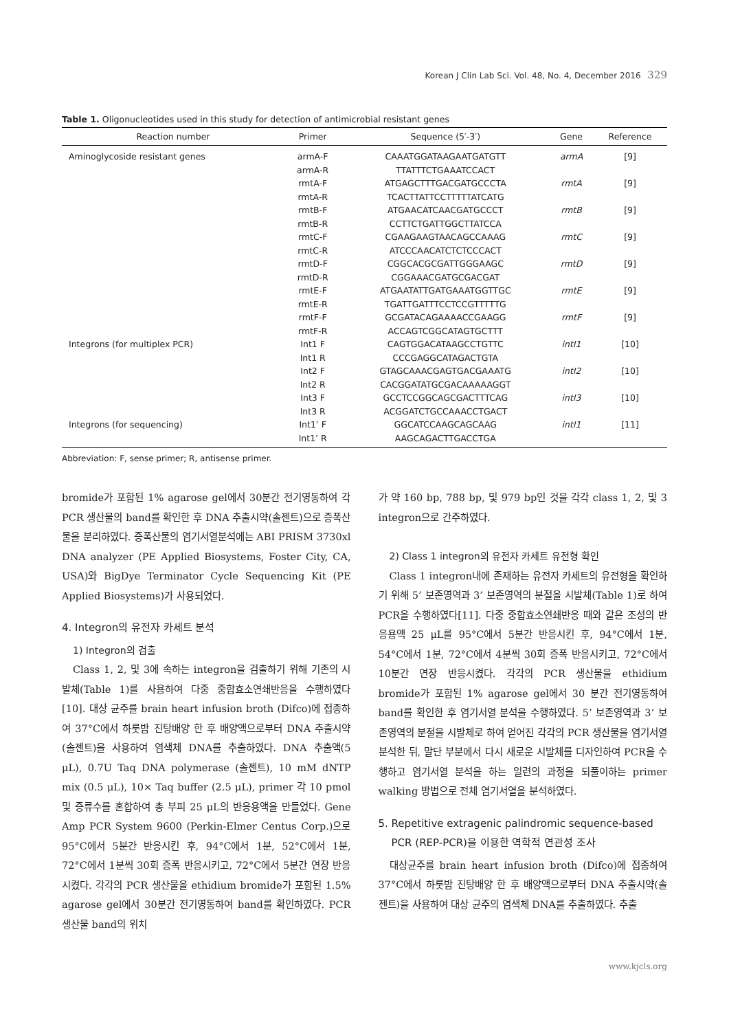Korean J Clin Lab Sci. Vol. 48, No. 4, December 2016 329
Table 1. Oligonucleotides used in this study for detection of antimicrobial resistant genes
| Reaction number | Primer | Sequence (5′-3′) | Gene | Reference |
| --- | --- | --- | --- | --- |
| Aminoglycoside resistant genes | armA-F | CAAATGGATAAGAATGATGTT | armA | [9] |
| | armA-R | TTATTTCTGAAATCCACT | | |
| | rmtA-F | ATGAGCTTTGACGATGCCCTA | rmtA | [9] |
| | rmtA-R | TCACTTATTCCTTTTTATCATG | | |
| | rmtB-F | ATGAACATCAACGATGCCCT | rmtB | [9] |
| | rmtB-R | CCTTCTGATTGGCTTATCCA | | |
| | rmtC-F | CGAAGAAGTAACAGCCAAAG | rmtC | [9] |
| | rmtC-R | ATCCCAACATCTCTCCCACT | | |
| | rmtD-F | CGGCACGCGATTGGGAAGC | rmtD | [9] |
| | rmtD-R | CGGAAACGATGCGACGAT | | |
| | rmtE-F | ATGAATATTGATGAAATGGTTGC | rmtE | [9] |
| | rmtE-R | TGATTGATTTCCTCCGTTTTTG | | |
| | rmtF-F | GCGATACAGAAAACCGAAGG | rmtF | [9] |
| | rmtF-R | ACCAGTCGGCATAGTGCTTT | | |
| Integrons (for multiplex PCR) | Int1 F | CAGTGGACATAAGCCTGTTC | intI1 | [10] |
| | Int1 R | CCCGAGGCATAGACTGTA | | |
| | Int2 F | GTAGCAAACGAGTGACGAAATG | intI2 | [10] |
| | Int2 R | CACGGATATGCGACAAAAAGGT | | |
| | Int3 F | GCCTCCGGCAGCGACTTTCAG | intI3 | [10] |
| | Int3 R | ACGGATCTGCCAAACCTGACT | | |
| Integrons (for sequencing) | Int1’ F | GGCATCCAAGCAGCAAG | intI1 | [11] |
| | Int1’ R | AAGCAGACTTGACCTGA | | |
Abbreviation: F, sense primer; R, antisense primer.
bromide가 포함된 1% agarose gel에서 30분간 전기영동하여 각 PCR 생산물의 band를 확인한 후 DNA 추출시약(솔젠트)으로 증폭산물을 분리하였다. 증폭산물의 염기서열분석에는 ABI PRISM 3730xl DNA analyzer (PE Applied Biosystems, Foster City, CA, USA)와 BigDye Terminator Cycle Sequencing Kit (PE Applied Biosystems)가 사용되었다.
4. Integron의 유전자 카세트 분석
1) Integron의 검출
Class 1, 2, 및 3에 속하는 integron을 검출하기 위해 기존의 시발체(Table 1)를 사용하여 다중 중합효소연쇄반응을 수행하였다 [10]. 대상 균주를 brain heart infusion broth (Difco)에 접종하여 37°C에서 하룻밤 진탕배양 한 후 배양액으로부터 DNA 추출시약(솔젠트)을 사용하여 염색체 DNA를 추출하였다. DNA 추출액(5 μL), 0.7U Taq DNA polymerase (솔젠트), 10 mM dNTP mix (0.5 μL), 10× Taq buffer (2.5 μL), primer 각 10 pmol 및 증류수를 혼합하여 총 부피 25 μL의 반응용액을 만들었다. Gene Amp PCR System 9600 (Perkin-Elmer Centus Corp.)으로 95°C에서 5분간 반응시킨 후, 94°C에서 1분, 52°C에서 1분, 72°C에서 1분씩 30회 증폭 반응시키고, 72°C에서 5분간 연장 반응시켰다. 각각의 PCR 생산물을 ethidium bromide가 포함된 1.5% agarose gel에서 30분간 전기영동하여 band를 확인하였다. PCR 생산물 band의 위치
가 약 160 bp, 788 bp, 및 979 bp인 것을 각각 class 1, 2, 및 3 integron으로 간주하였다.
2) Class 1 integron의 유전자 카세트 유전형 확인
Class 1 integron내에 존재하는 유전자 카세트의 유전형을 확인하기 위해 5’ 보존영역과 3’ 보존영역의 분절을 시발체(Table 1)로 하여 PCR을 수행하였다[11]. 다중 중합효소연쇄반응 때와 같은 조성의 반응용액 25 μL를 95°C에서 5분간 반응시킨 후, 94°C에서 1분, 54°C에서 1분, 72°C에서 4분씩 30회 증폭 반응시키고, 72°C에서 10분간 연장 반응시켰다. 각각의 PCR 생산물을 ethidium bromide가 포함된 1% agarose gel에서 30 분간 전기영동하여 band를 확인한 후 염기서열 분석을 수행하였다. 5’ 보존영역과 3’ 보존영역의 분절을 시발체로 하여 얻어진 각각의 PCR 생산물을 염기서열 분석한 뒤, 말단 부분에서 다시 새로운 시발체를 디자인하여 PCR을 수행하고 염기서열 분석을 하는 일련의 과정을 되풀이하는 primer walking 방법으로 전체 염기서열을 분석하였다.
5. Repetitive extragenic palindromic sequence-based
PCR (REP-PCR)을 이용한 역학적 연관성 조사
대상균주를 brain heart infusion broth (Difco)에 접종하여 37°C에서 하룻밤 진탕배양 한 후 배양액으로부터 DNA 추출시약(솔젠트)을 사용하여 대상 균주의 염색체 DNA를 추출하였다. 추출
www.kjcls.org